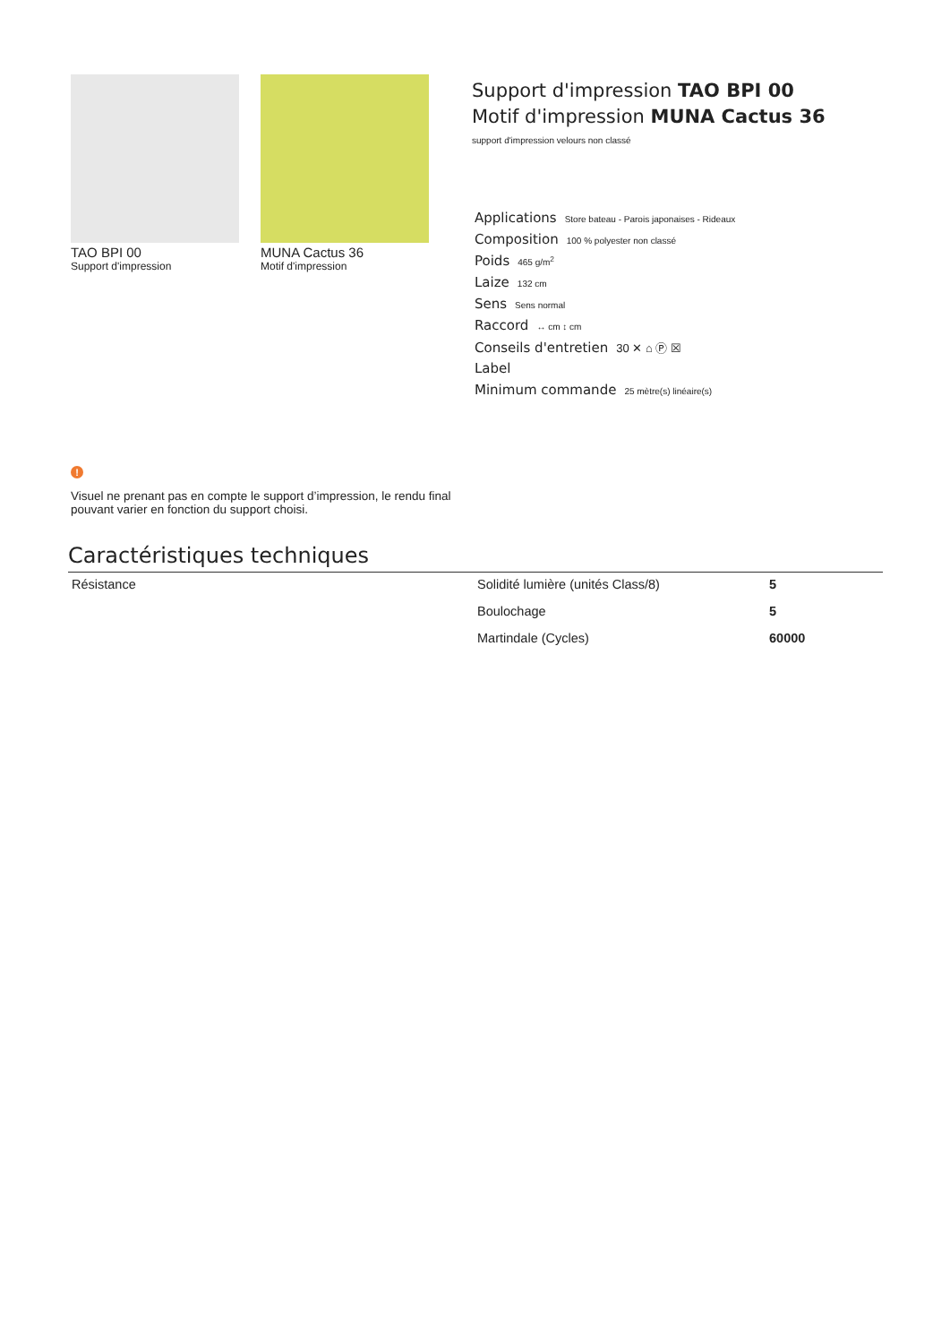TAO BPI 00
Support d'impression
MUNA Cactus 36
Motif d'impression
Support d'impression TAO BPI 00
Motif d'impression MUNA Cactus 36
support d'impression velours non classé
Applications Store bateau - Parois japonaises - Rideaux
Composition 100 % polyester non classé
Poids 465 g/m<sup>2</sup>
Laize 132 cm
Sens Sens normal
Raccord ↔ cm ↕ cm
Conseils d'entretien 30 ✕ ⌂ Ⓟ ☒
Label
Minimum commande 25 mètre(s) linéaire(s)
!
Visuel ne prenant pas en compte le support d’impression, le rendu final pouvant varier en fonction du support choisi.
Caractéristiques techniques
| Résistance | Solidité lumière (unités Class/8) | 5 |
| | Boulochage | 5 |
| | Martindale (Cycles) | 60000 |